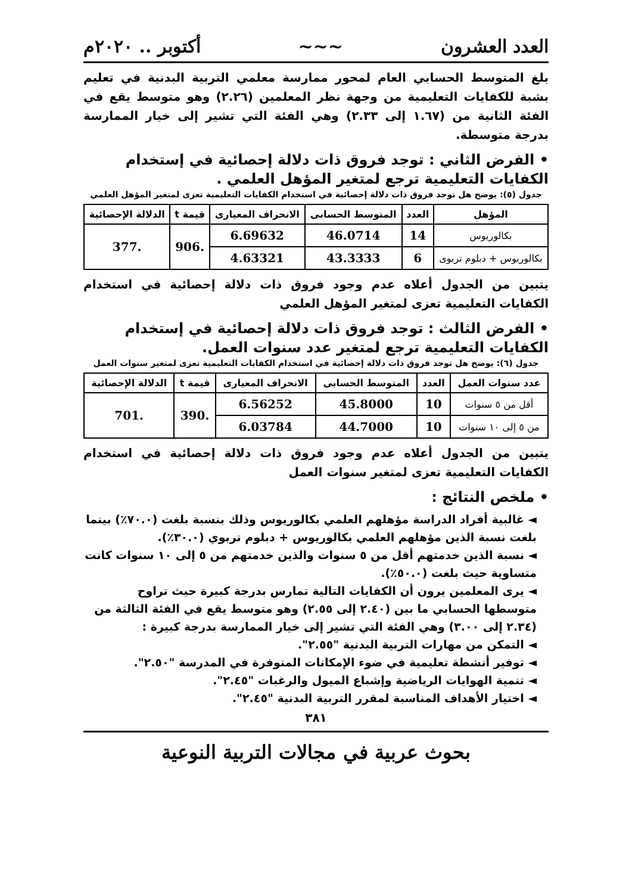العدد العشرون ~~~ أكتوبر .. ٢٠٢٠م
بلغ المتوسط الحسابي العام لمحور ممارسة معلمي التربية البدنية في تعليم بشبة للكفايات التعليمية من وجهة نظر المعلمين (٢.٢٦) وهو متوسط يقع في الفئة الثانية من (١.٦٧ إلى ٢.٣٣) وهي الفئة التي تشير إلى خيار الممارسة بدرجة متوسطة.
• الفرض الثاني : توجد فروق ذات دلالة إحصائية في إستخدام الكفايات التعليمية ترجع لمتغير المؤهل العلمي .
جدول (٥): يوضح هل توجد فروق ذات دلالة إحصائية في استخدام الكفايات التعليمية تعزى لمتغير المؤهل العلمي
| المؤهل | العدد | المتوسط الحسابى | الانحراف المعيارى | قيمة t | الدلالة الإحصائية |
| --- | --- | --- | --- | --- | --- |
| بكالوريوس | 14 | 46.0714 | 6.69632 | .906 | .377 |
| بكالوريوس + دبلوم تربوى | 6 | 43.3333 | 4.63321 | | |
يتبين من الجدول أعلاه عدم وجود فروق ذات دلالة إحصائية في استخدام الكفايات التعليمية تعزى لمتغير المؤهل العلمي
• الفرض الثالث : توجد فروق ذات دلالة إحصائية في إستخدام الكفايات التعليمية ترجع لمتغير عدد سنوات العمل.
جدول (٦): يوضح هل توجد فروق ذات دلالة إحصائية في استخدام الكفايات التعليمية تعزى لمتغير سنوات العمل
| عدد سنوات العمل | العدد | المتوسط الحسابى | الانحراف المعيارى | قيمة t | الدلالة الإحصائية |
| --- | --- | --- | --- | --- | --- |
| أقل من ٥ سنوات | 10 | 45.8000 | 6.56252 | .390 | .701 |
| من ٥ إلى ١٠ سنوات | 10 | 44.7000 | 6.03784 | | |
يتبين من الجدول أعلاه عدم وجود فروق ذات دلالة إحصائية في استخدام الكفايات التعليمية تعزى لمتغير سنوات العمل
• ملخص النتائج :
◄ غالبية أفراد الدراسة مؤهلهم العلمي بكالوريوس وذلك بنسبة بلغت (٧٠.٠٪) بينما بلغت نسبة الذين مؤهلهم العلمي بكالوريوس + دبلوم تربوي (٣٠.٠٪).
◄ نسبة الذين خدمتهم أقل من ٥ سنوات والذين خدمتهم من ٥ إلى ١٠ سنوات كانت متساوية حيث بلغت (٥٠.٠٪).
◄ يرى المعلمين يرون أن الكفايات التالية تمارس بدرجة كبيرة حيث تراوح متوسطها الحسابي ما بين (٢.٤٠ إلى ٢.٥٥) وهو متوسط يقع في الفئة الثالثة من (٢.٣٤ إلى ٣.٠٠) وهي الفئة التي تشير إلى خيار الممارسة بدرجة كبيرة :
◄ التمكن من مهارات التربية البدنية "٢.٥٥".
◄ توفير أنشطة تعليمية في ضوء الإمكانات المتوفرة في المدرسة "٢.٥٠".
◄ تنمية الهوايات الرياضية وإشباع الميول والرغبات "٢.٤٥".
◄ اختيار الأهداف المناسبة لمقرر التربية البدنية "٢.٤٥".
٣٨١
بحوث عربية في مجالات التربية النوعية